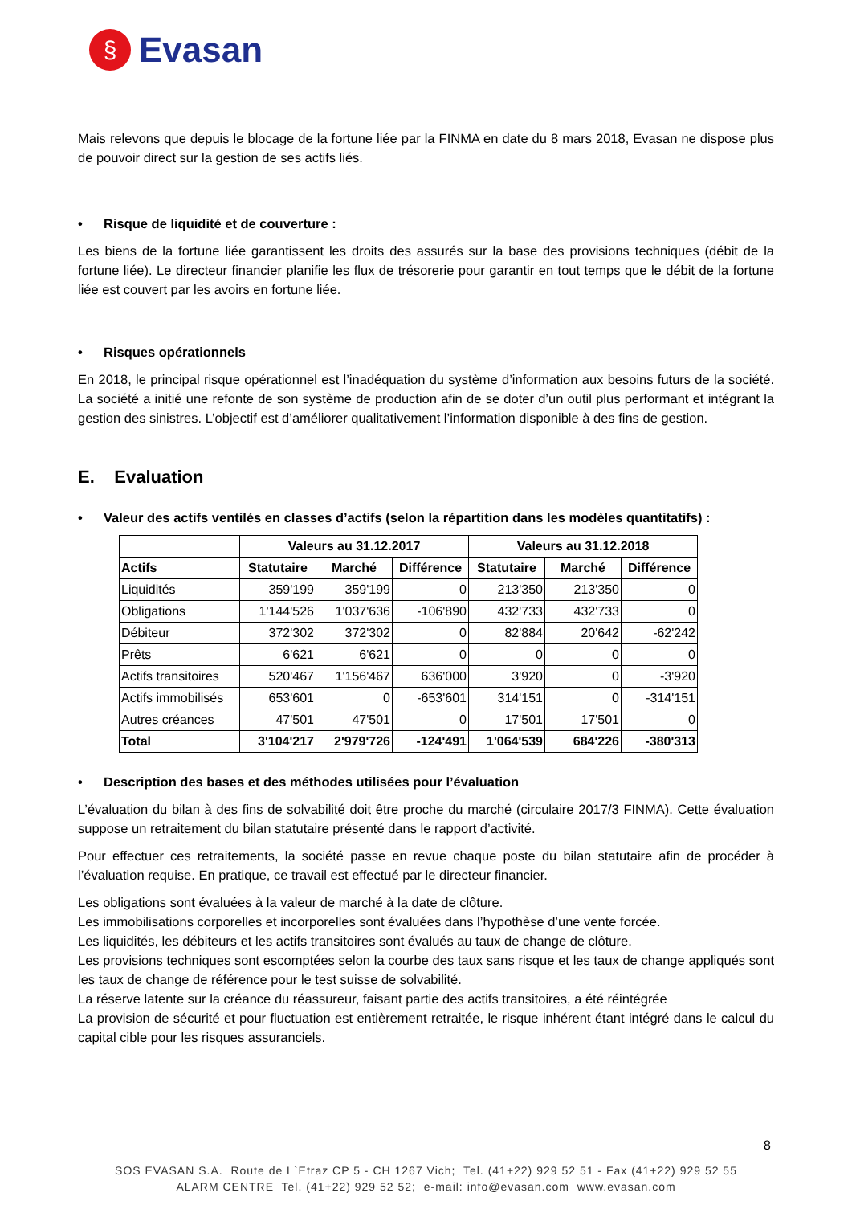§
Evasan
Mais relevons que depuis le blocage de la fortune liée par la FINMA en date du 8 mars 2018, Evasan ne dispose plus de pouvoir direct sur la gestion de ses actifs liés.
• Risque de liquidité et de couverture :
Les biens de la fortune liée garantissent les droits des assurés sur la base des provisions techniques (débit de la fortune liée). Le directeur financier planifie les flux de trésorerie pour garantir en tout temps que le débit de la fortune liée est couvert par les avoirs en fortune liée.
• Risques opérationnels
En 2018, le principal risque opérationnel est l’inadéquation du système d’information aux besoins futurs de la société. La société a initié une refonte de son système de production afin de se doter d’un outil plus performant et intégrant la gestion des sinistres. L’objectif est d’améliorer qualitativement l’information disponible à des fins de gestion.
E. Evaluation
• Valeur des actifs ventilés en classes d’actifs (selon la répartition dans les modèles quantitatifs) :
| | Valeurs au 31.12.2017 | | | Valeurs au 31.12.2018 | | |
| --- | --- | --- | --- | --- | --- | --- |
| Actifs | Statutaire | Marché | Différence | Statutaire | Marché | Différence |
| Liquidités | 359'199 | 359'199 | 0 | 213'350 | 213'350 | 0 |
| Obligations | 1'144'526 | 1'037'636 | -106'890 | 432'733 | 432'733 | 0 |
| Débiteur | 372'302 | 372'302 | 0 | 82'884 | 20'642 | -62'242 |
| Prêts | 6'621 | 6'621 | 0 | 0 | 0 | 0 |
| Actifs transitoires | 520'467 | 1'156'467 | 636'000 | 3'920 | 0 | -3'920 |
| Actifs immobilisés | 653'601 | 0 | -653'601 | 314'151 | 0 | -314'151 |
| Autres créances | 47'501 | 47'501 | 0 | 17'501 | 17'501 | 0 |
| Total | 3'104'217 | 2'979'726 | -124'491 | 1'064'539 | 684'226 | -380'313 |
• Description des bases et des méthodes utilisées pour l’évaluation
L’évaluation du bilan à des fins de solvabilité doit être proche du marché (circulaire 2017/3 FINMA). Cette évaluation suppose un retraitement du bilan statutaire présenté dans le rapport d’activité.
Pour effectuer ces retraitements, la société passe en revue chaque poste du bilan statutaire afin de procéder à l’évaluation requise. En pratique, ce travail est effectué par le directeur financier.
Les obligations sont évaluées à la valeur de marché à la date de clôture.
Les immobilisations corporelles et incorporelles sont évaluées dans l’hypothèse d’une vente forcée.
Les liquidités, les débiteurs et les actifs transitoires sont évalués au taux de change de clôture.
Les provisions techniques sont escomptées selon la courbe des taux sans risque et les taux de change appliqués sont les taux de change de référence pour le test suisse de solvabilité.
La réserve latente sur la créance du réassureur, faisant partie des actifs transitoires, a été réintégrée
La provision de sécurité et pour fluctuation est entièrement retraitée, le risque inhérent étant intégré dans le calcul du capital cible pour les risques assuranciels.
8
SOS EVASAN S.A. Route de L`Etraz CP 5 - CH 1267 Vich; Tel. (41+22) 929 52 51 - Fax (41+22) 929 52 55
ALARM CENTRE Tel. (41+22) 929 52 52; e-mail: info@evasan.com www.evasan.com